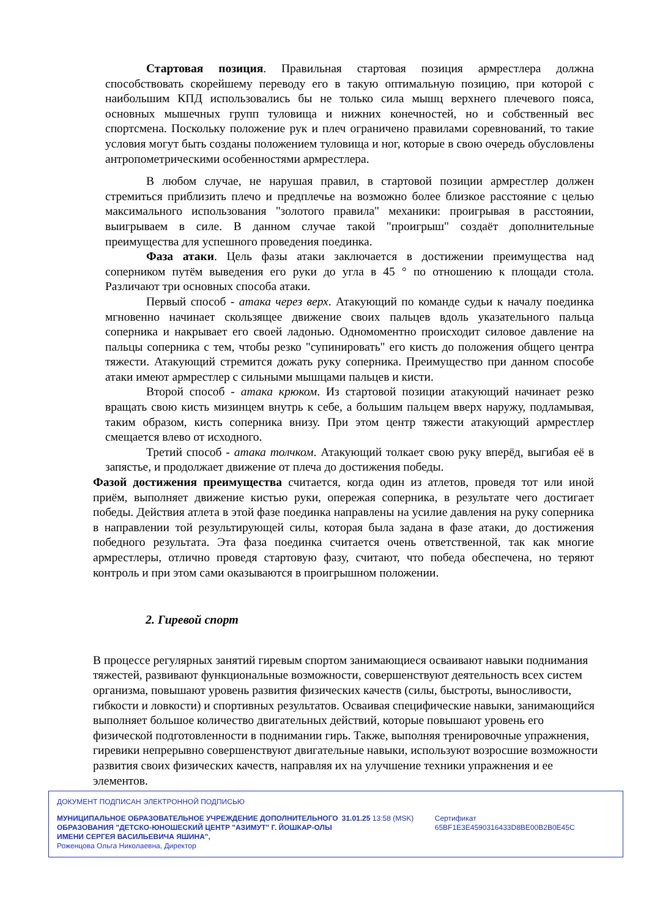Стартовая позиция. Правильная стартовая позиция армрестлера должна способствовать скорейшему переводу его в такую оптимальную позицию, при которой с наибольшим КПД использовались бы не только сила мышц верхнего плечевого пояса, основных мышечных групп туловища и нижних конечностей, но и собственный вес спортсмена. Поскольку положение рук и плеч ограничено правилами соревнований, то такие условия могут быть созданы положением туловища и ног, которые в свою очередь обусловлены антропометрическими особенностями армрестлера.
В любом случае, не нарушая правил, в стартовой позиции армрестлер должен стремиться приблизить плечо и предплечье на возможно более близкое расстояние с целью максимального использования "золотого правила" механики: проигрывая в расстоянии, выигрываем в силе. В данном случае такой "проигрыш" создаёт дополнительные преимущества для успешного проведения поединка.
Фаза атаки. Цель фазы атаки заключается в достижении преимущества над соперником путём выведения его руки до угла в 45 ° по отношению к площади стола. Различают три основных способа атаки.
Первый способ - атака через верх. Атакующий по команде судьи к началу поединка мгновенно начинает скользящее движение своих пальцев вдоль указательного пальца соперника и накрывает его своей ладонью. Одномоментно происходит силовое давление на пальцы соперника с тем, чтобы резко "супинировать" его кисть до положения общего центра тяжести. Атакующий стремится дожать руку соперника. Преимущество при данном способе атаки имеют армрестлер с сильными мышцами пальцев и кисти.
Второй способ - атака крюком. Из стартовой позиции атакующий начинает резко вращать свою кисть мизинцем внутрь к себе, а большим пальцем вверх наружу, подламывая, таким образом, кисть соперника внизу. При этом центр тяжести атакующий армрестлер смещается влево от исходного.
Третий способ - атака толчком. Атакующий толкает свою руку вперёд, выгибая её в запястье, и продолжает движение от плеча до достижения победы.
Фазой достижения преимущества считается, когда один из атлетов, проведя тот или иной приём, выполняет движение кистью руки, опережая соперника, в результате чего достигает победы. Действия атлета в этой фазе поединка направлены на усилие давления на руку соперника в направлении той результирующей силы, которая была задана в фазе атаки, до достижения победного результата. Эта фаза поединка считается очень ответственной, так как многие армрестлеры, отлично проведя стартовую фазу, считают, что победа обеспечена, но теряют контроль и при этом сами оказываются в проигрышном положении.
2. Гиревой спорт
В процессе регулярных занятий гиревым спортом занимающиеся осваивают навыки поднимания тяжестей, развивают функциональные возможности, совершенствуют деятельность всех систем организма, повышают уровень развития физических качеств (силы, быстроты, выносливости, гибкости и ловкости) и спортивных результатов. Осваивая специфические навыки, занимающийся выполняет большое количество двигательных действий, которые повышают уровень его физической подготовленности в поднимании гирь. Также, выполняя тренировочные упражнения, гиревики непрерывно совершенствуют двигательные навыки, используют возросшие возможности развития своих физических качеств, направляя их на улучшение техники упражнения и ее элементов.
ДОКУМЕНТ ПОДПИСАН ЭЛЕКТРОННОЙ ПОДПИСЬЮ
МУНИЦИПАЛЬНОЕ ОБРАЗОВАТЕЛЬНОЕ УЧРЕЖДЕНИЕ ДОПОЛНИТЕЛЬНОГО ОБРАЗОВАНИЯ "ДЕТСКО-ЮНОШЕСКИЙ ЦЕНТР "АЗИМУТ" Г. ЙОШКАР-ОЛЫ ИМЕНИ СЕРГЕЯ ВАСИЛЬЕВИЧА ЯШИНА",
Роженцова Ольга Николаевна, Директор
31.01.25 13:58 (MSK) Сертификат 65BF1E3E4590316433D8BE00B2B0E45C